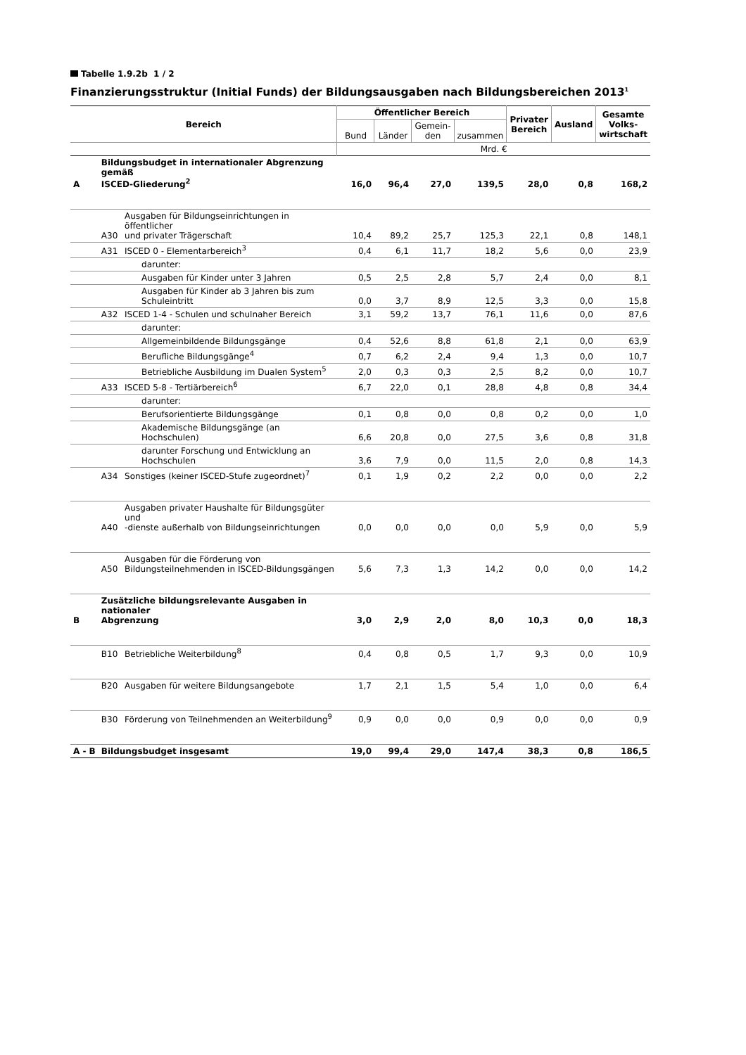Tabelle 1.9.2b 1 / 2
Finanzierungsstruktur (Initial Funds) der Bildungsausgaben nach Bildungsbereichen 2013<sup>1</sup>
| Bereich | | | Öffentlicher Bereich | | | | Privater Bereich | Ausland | Gesamte Volks- wirtschaft |
| --- | --- | --- | --- | --- | --- | --- | --- | --- | --- |
| | | | Bund | Länder | Gemein- den | zusammen | | | |
| | | | Mrd. € | | | | | | |
| A | Bildungsbudget in internationaler Abgrenzung gemäß ISCED-Gliederung<sup>2</sup> | | 16,0 | 96,4 | 27,0 | 139,5 | 28,0 | 0,8 | 168,2 |
| | A30 | Ausgaben für Bildungseinrichtungen in öffentlicher und privater Trägerschaft | 10,4 | 89,2 | 25,7 | 125,3 | 22,1 | 0,8 | 148,1 |
| | A31 | ISCED 0 - Elementarbereich<sup>3</sup> | 0,4 | 6,1 | 11,7 | 18,2 | 5,6 | 0,0 | 23,9 |
| | | darunter: | | | | | | | |
| | | Ausgaben für Kinder unter 3 Jahren | 0,5 | 2,5 | 2,8 | 5,7 | 2,4 | 0,0 | 8,1 |
| | | Ausgaben für Kinder ab 3 Jahren bis zum Schuleintritt | 0,0 | 3,7 | 8,9 | 12,5 | 3,3 | 0,0 | 15,8 |
| | A32 | ISCED 1-4 - Schulen und schulnaher Bereich | 3,1 | 59,2 | 13,7 | 76,1 | 11,6 | 0,0 | 87,6 |
| | | darunter: | | | | | | | |
| | | Allgemeinbildende Bildungsgänge | 0,4 | 52,6 | 8,8 | 61,8 | 2,1 | 0,0 | 63,9 |
| | | Berufliche Bildungsgänge<sup>4</sup> | 0,7 | 6,2 | 2,4 | 9,4 | 1,3 | 0,0 | 10,7 |
| | | Betriebliche Ausbildung im Dualen System<sup>5</sup> | 2,0 | 0,3 | 0,3 | 2,5 | 8,2 | 0,0 | 10,7 |
| | A33 | ISCED 5-8 - Tertiärbereich<sup>6</sup> | 6,7 | 22,0 | 0,1 | 28,8 | 4,8 | 0,8 | 34,4 |
| | | darunter: | | | | | | | |
| | | Berufsorientierte Bildungsgänge | 0,1 | 0,8 | 0,0 | 0,8 | 0,2 | 0,0 | 1,0 |
| | | Akademische Bildungsgänge (an Hochschulen) | 6,6 | 20,8 | 0,0 | 27,5 | 3,6 | 0,8 | 31,8 |
| | | darunter Forschung und Entwicklung an Hochschulen | 3,6 | 7,9 | 0,0 | 11,5 | 2,0 | 0,8 | 14,3 |
| | A34 | Sonstiges (keiner ISCED-Stufe zugeordnet)<sup>7</sup> | 0,1 | 1,9 | 0,2 | 2,2 | 0,0 | 0,0 | 2,2 |
| | A40 | Ausgaben privater Haushalte für Bildungsgüter und -dienste außerhalb von Bildungseinrichtungen | 0,0 | 0,0 | 0,0 | 0,0 | 5,9 | 0,0 | 5,9 |
| | A50 | Ausgaben für die Förderung von Bildungsteilnehmenden in ISCED-Bildungsgängen | 5,6 | 7,3 | 1,3 | 14,2 | 0,0 | 0,0 | 14,2 |
| B | Zusätzliche bildungsrelevante Ausgaben in nationaler Abgrenzung | | 3,0 | 2,9 | 2,0 | 8,0 | 10,3 | 0,0 | 18,3 |
| | B10 | Betriebliche Weiterbildung<sup>8</sup> | 0,4 | 0,8 | 0,5 | 1,7 | 9,3 | 0,0 | 10,9 |
| | B20 | Ausgaben für weitere Bildungsangebote | 1,7 | 2,1 | 1,5 | 5,4 | 1,0 | 0,0 | 6,4 |
| | B30 | Förderung von Teilnehmenden an Weiterbildung<sup>9</sup> | 0,9 | 0,0 | 0,0 | 0,9 | 0,0 | 0,0 | 0,9 |
| A - B | Bildungsbudget insgesamt | | 19,0 | 99,4 | 29,0 | 147,4 | 38,3 | 0,8 | 186,5 |